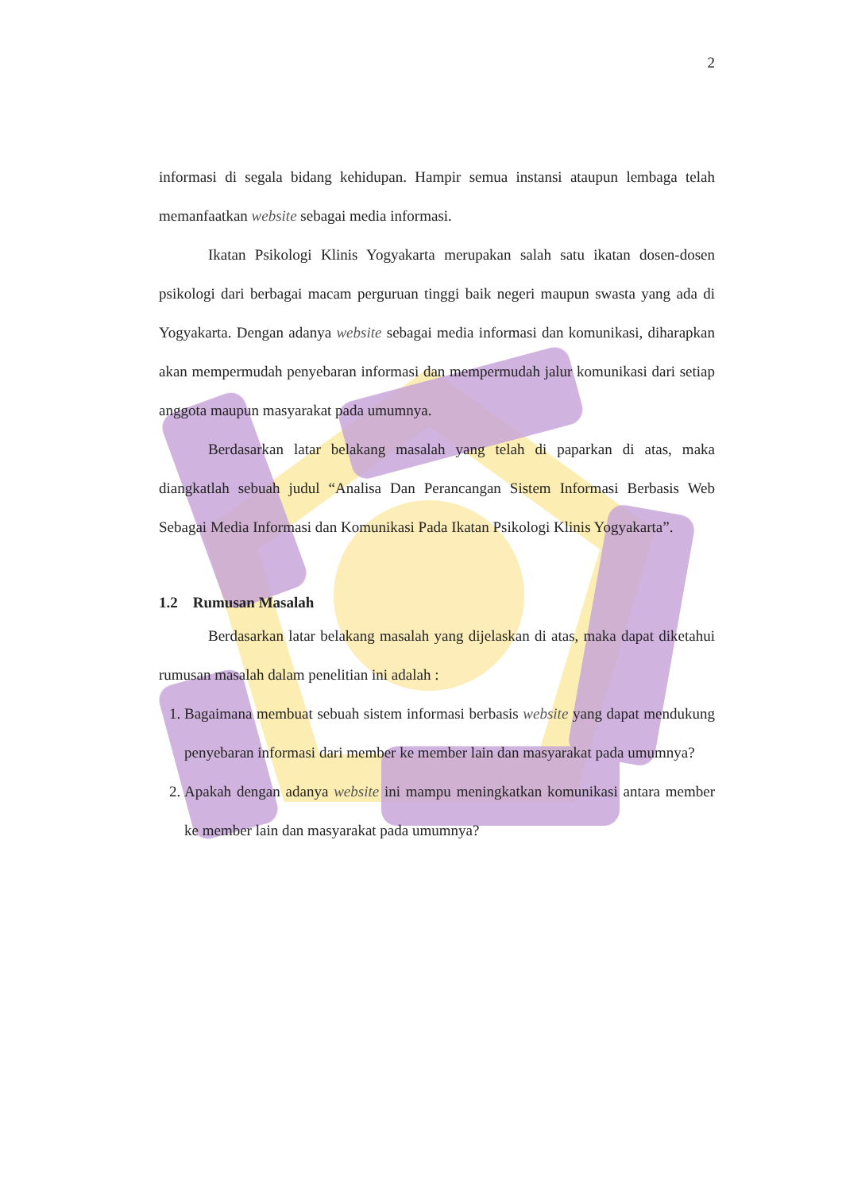2
informasi di segala bidang kehidupan. Hampir semua instansi ataupun lembaga telah memanfaatkan website sebagai media informasi.
Ikatan Psikologi Klinis Yogyakarta merupakan salah satu ikatan dosen-dosen psikologi dari berbagai macam perguruan tinggi baik negeri maupun swasta yang ada di Yogyakarta. Dengan adanya website sebagai media informasi dan komunikasi, diharapkan akan mempermudah penyebaran informasi dan mempermudah jalur komunikasi dari setiap anggota maupun masyarakat pada umumnya.
Berdasarkan latar belakang masalah yang telah di paparkan di atas, maka diangkatlah sebuah judul “Analisa Dan Perancangan Sistem Informasi Berbasis Web Sebagai Media Informasi dan Komunikasi Pada Ikatan Psikologi Klinis Yogyakarta”.
1.2 Rumusan Masalah
Berdasarkan latar belakang masalah yang dijelaskan di atas, maka dapat diketahui rumusan masalah dalam penelitian ini adalah :
1. Bagaimana membuat sebuah sistem informasi berbasis website yang dapat mendukung penyebaran informasi dari member ke member lain dan masyarakat pada umumnya?
2. Apakah dengan adanya website ini mampu meningkatkan komunikasi antara member ke member lain dan masyarakat pada umumnya?